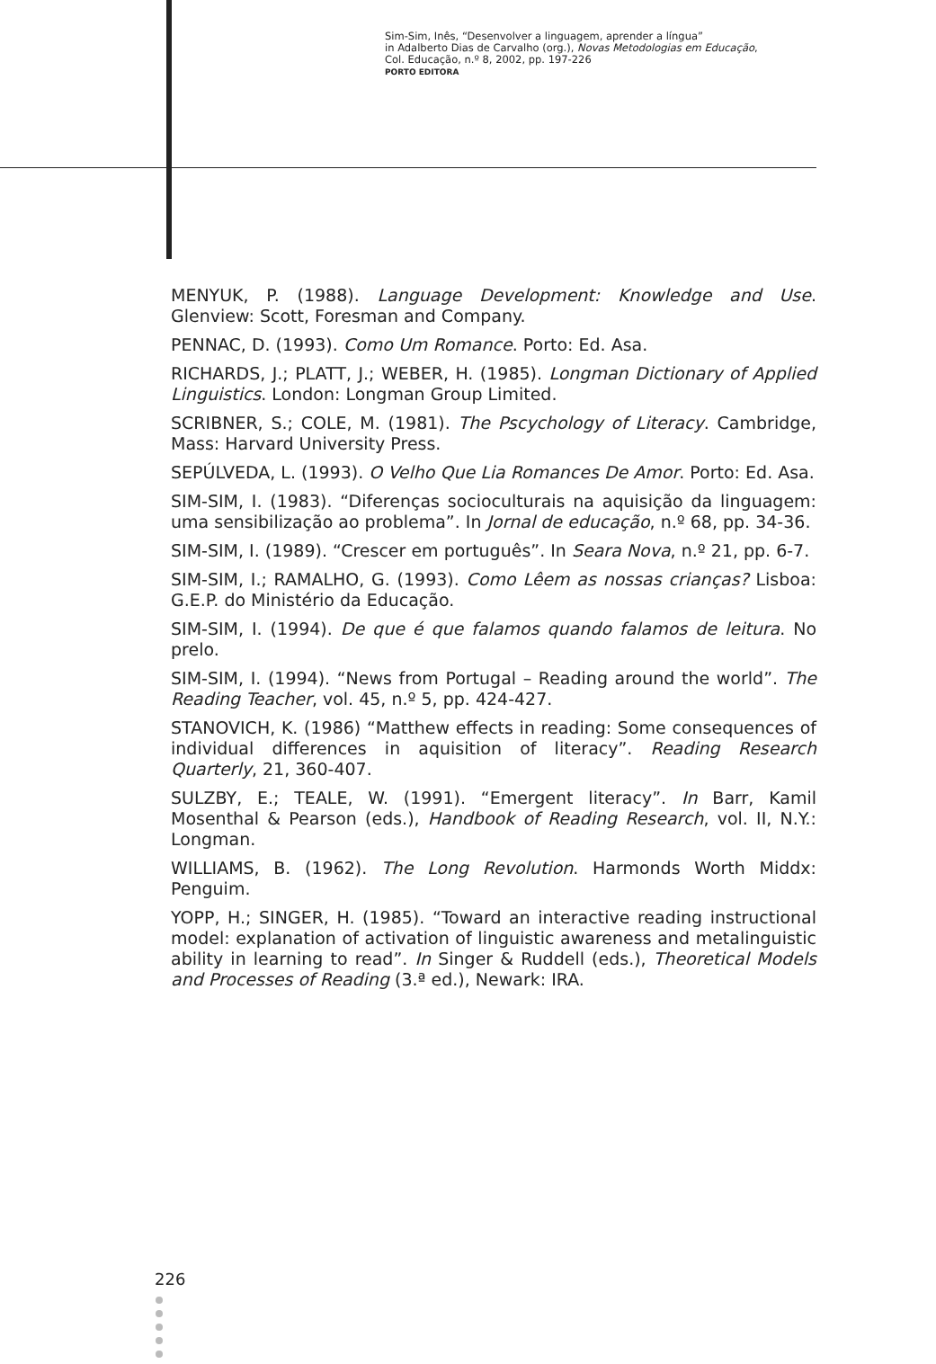Sim-Sim, Inês, “Desenvolver a linguagem, aprender a língua”
in Adalberto Dias de Carvalho (org.), Novas Metodologias em Educação,
Col. Educação, n.º 8, 2002, pp. 197-226
PORTO EDITORA
MENYUK, P. (1988). Language Development: Knowledge and Use. Glenview: Scott, Foresman and Company.
PENNAC, D. (1993). Como Um Romance. Porto: Ed. Asa.
RICHARDS, J.; PLATT, J.; WEBER, H. (1985). Longman Dictionary of Applied Linguistics. London: Longman Group Limited.
SCRIBNER, S.; COLE, M. (1981). The Pscychology of Literacy. Cambridge, Mass: Harvard University Press.
SEPÚLVEDA, L. (1993). O Velho Que Lia Romances De Amor. Porto: Ed. Asa.
SIM-SIM, I. (1983). “Diferenças socioculturais na aquisição da linguagem: uma sensibilização ao problema”. In Jornal de educação, n.º 68, pp. 34-36.
SIM-SIM, I. (1989). “Crescer em português”. In Seara Nova, n.º 21, pp. 6-7.
SIM-SIM, I.; RAMALHO, G. (1993). Como Lêem as nossas crianças? Lisboa: G.E.P. do Ministério da Educação.
SIM-SIM, I. (1994). De que é que falamos quando falamos de leitura. No prelo.
SIM-SIM, I. (1994). “News from Portugal – Reading around the world”. The Reading Teacher, vol. 45, n.º 5, pp. 424-427.
STANOVICH, K. (1986) “Matthew effects in reading: Some consequences of individual differences in aquisition of literacy”. Reading Research Quarterly, 21, 360-407.
SULZBY, E.; TEALE, W. (1991). “Emergent literacy”. In Barr, Kamil Mosenthal & Pearson (eds.), Handbook of Reading Research, vol. II, N.Y.: Longman.
WILLIAMS, B. (1962). The Long Revolution. Harmonds Worth Middx: Penguim.
YOPP, H.; SINGER, H. (1985). “Toward an interactive reading instructional model: explanation of activation of linguistic awareness and metalinguistic ability in learning to read”. In Singer & Ruddell (eds.), Theoretical Models and Processes of Reading (3.ª ed.), Newark: IRA.
226